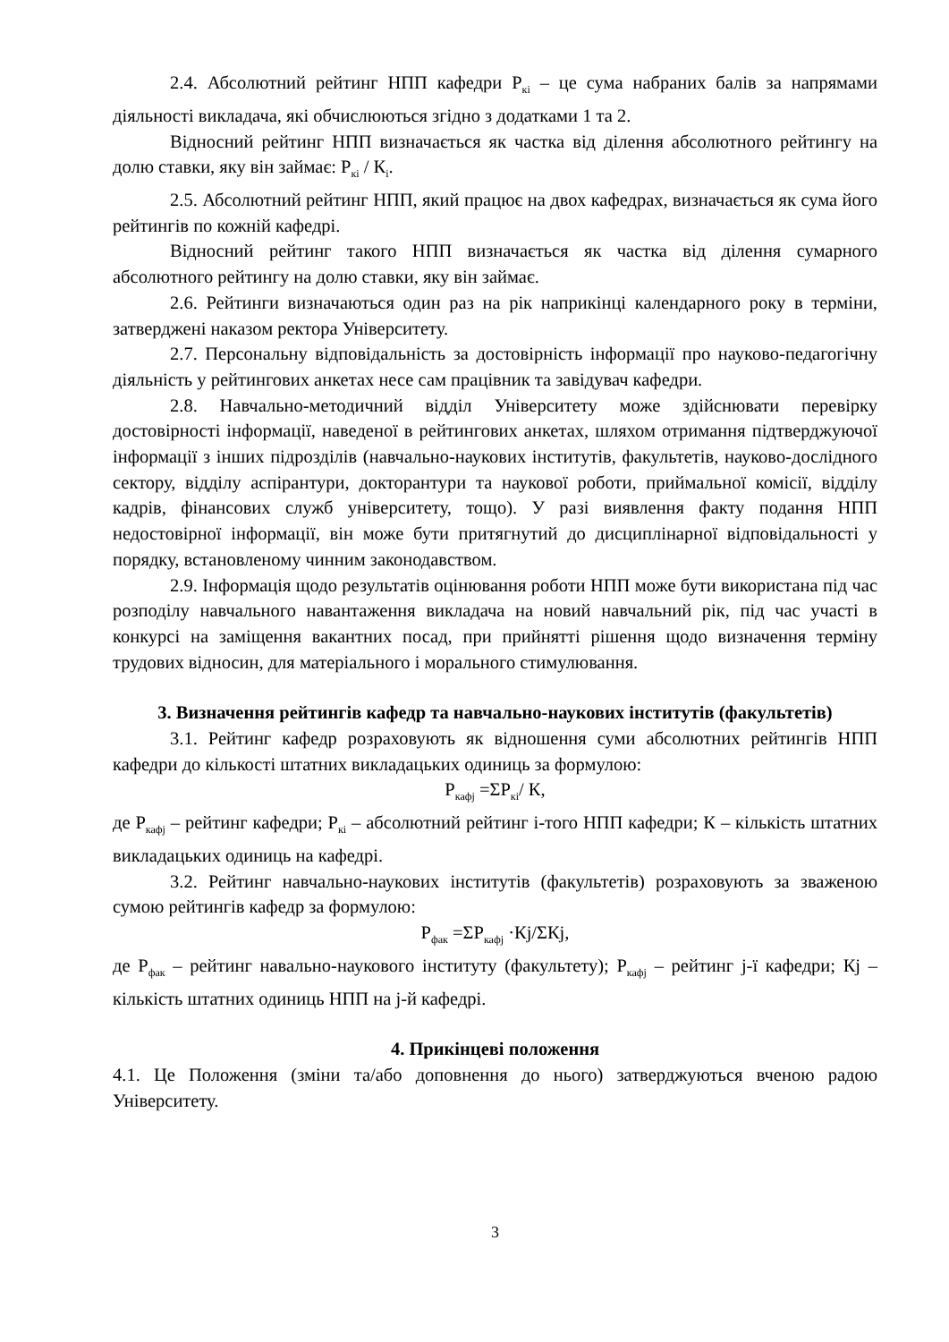2.4. Абсолютний рейтинг НПП кафедри Р<sub>кі</sub> – це сума набраних балів за напрямами діяльності викладача, які обчислюються згідно з додатками 1 та 2.
Відносний рейтинг НПП визначається як частка від ділення абсолютного рейтингу на долю ставки, яку він займає: Р<sub>кі</sub> / К<sub>і</sub>.
2.5. Абсолютний рейтинг НПП, який працює на двох кафедрах, визначається як сума його рейтингів по кожній кафедрі.
Відносний рейтинг такого НПП визначається як частка від ділення сумарного абсолютного рейтингу на долю ставки, яку він займає.
2.6. Рейтинги визначаються один раз на рік наприкінці календарного року в терміни, затверджені наказом ректора Університету.
2.7. Персональну відповідальність за достовірність інформації про науково-педагогічну діяльність у рейтингових анкетах несе сам працівник та завідувач кафедри.
2.8. Навчально-методичний відділ Університету може здійснювати перевірку достовірності інформації, наведеної в рейтингових анкетах, шляхом отримання підтверджуючої інформації з інших підрозділів (навчально-наукових інститутів, факультетів, науково-дослідного сектору, відділу аспірантури, докторантури та наукової роботи, приймальної комісії, відділу кадрів, фінансових служб університету, тощо). У разі виявлення факту подання НПП недостовірної інформації, він може бути притягнутий до дисциплінарної відповідальності у порядку, встановленому чинним законодавством.
2.9. Інформація щодо результатів оцінювання роботи НПП може бути використана під час розподілу навчального навантаження викладача на новий навчальний рік, під час участі в конкурсі на заміщення вакантних посад, при прийнятті рішення щодо визначення терміну трудових відносин, для матеріального і морального стимулювання.
3. Визначення рейтингів кафедр та навчально-наукових інститутів (факультетів)
3.1. Рейтинг кафедр розраховують як відношення суми абсолютних рейтингів НПП кафедри до кількості штатних викладацьких одиниць за формулою:
Р<sub>кафj</sub> =ΣР<sub>кі</sub>/ К,
де Р<sub>кафj</sub> – рейтинг кафедри; Р<sub>кі</sub> – абсолютний рейтинг і-того НПП кафедри; К – кількість штатних викладацьких одиниць на кафедрі.
3.2. Рейтинг навчально-наукових інститутів (факультетів) розраховують за зваженою сумою рейтингів кафедр за формулою:
Р<sub>фак</sub> =ΣР<sub>кафj</sub> ·Кj/ΣКj,
де Р<sub>фак</sub> – рейтинг навально-наукового інституту (факультету); Р<sub>кафj</sub> – рейтинг j-ї кафедри; Кj – кількість штатних одиниць НПП на j-й кафедрі.
4. Прикінцеві положення
4.1. Це Положення (зміни та/або доповнення до нього) затверджуються вченою радою Університету.
3